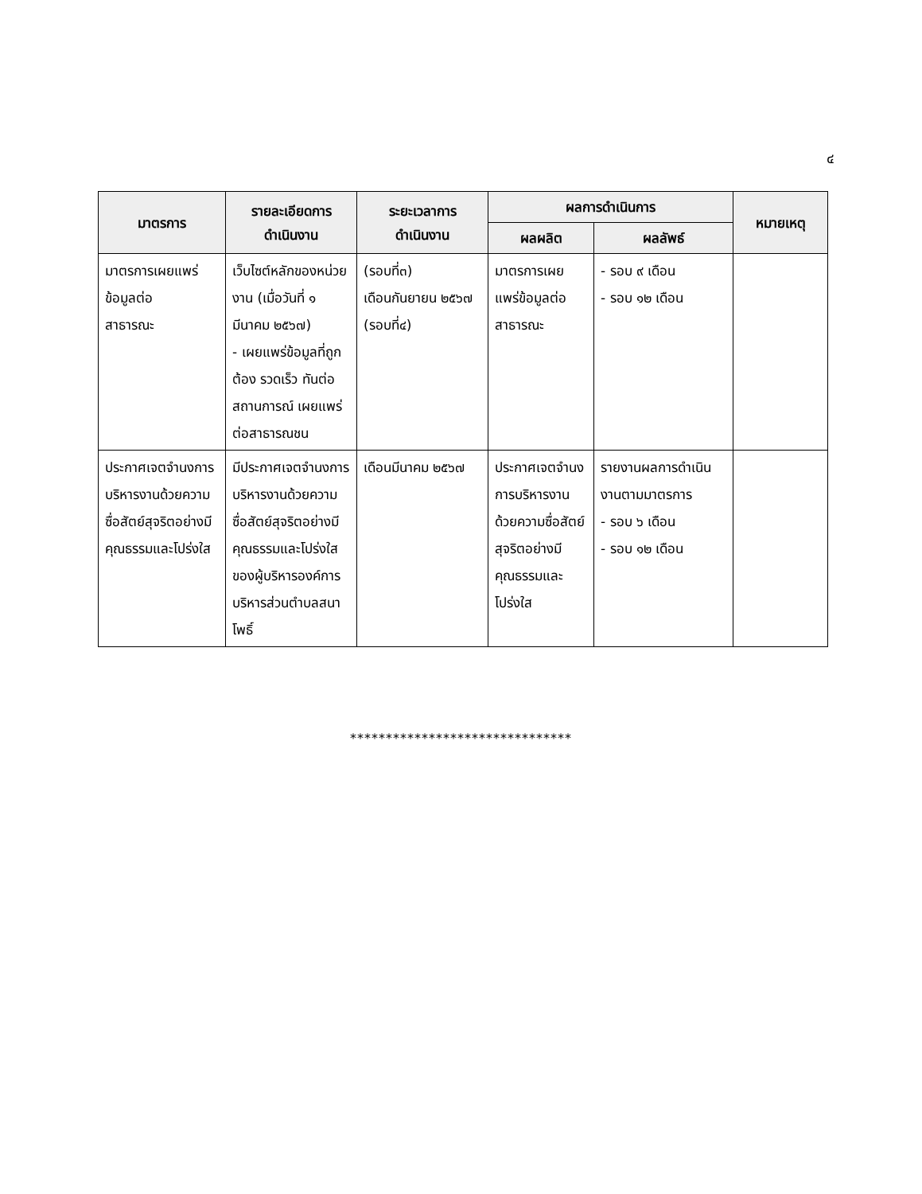๔
| มาตรการ | รายละเอียดการ ดำเนินงาน | ระยะเวลาการ ดำเนินงาน | ผลการดำเนินการ | | หมายเหตุ |
| --- | --- | --- | --- | --- | --- |
| | | | ผลผลิต | ผลลัพธ์ | |
| มาตรการเผยแพร่ข้อมูลต่อ สาธารณะ | เว็บไซต์หลักของหน่วยงาน (เมื่อวันที่ ๑ มีนาคม ๒๕๖๗) - เผยแพร่ข้อมูลที่ถูกต้อง รวดเร็ว ทันต่อสถานการณ์ เผยแพร่ต่อสาธารณชน | (รอบที่๓) เดือนกันยายน ๒๕๖๗ (รอบที่๔) | มาตรการเผยแพร่ข้อมูลต่อสาธารณะ | - รอบ ๙ เดือน - รอบ ๑๒ เดือน | |
| ประกาศเจตจำนงการบริหารงานด้วยความซื่อสัตย์สุจริตอย่างมีคุณธรรมและโปร่งใส | มีประกาศเจตจำนงการบริหารงานด้วยความซื่อสัตย์สุจริตอย่างมีคุณธรรมและโปร่งใส ของผู้บริหารองค์การบริหารส่วนตำบลสนาโพธิ์ | เดือนมีนาคม ๒๕๖๗ | ประกาศเจตจำนงการบริหารงานด้วยความซื่อสัตย์สุจริตอย่างมีคุณธรรมและโปร่งใส | รายงานผลการดำเนินงานตามมาตรการ - รอบ ๖ เดือน - รอบ ๑๒ เดือน | |
*******************************